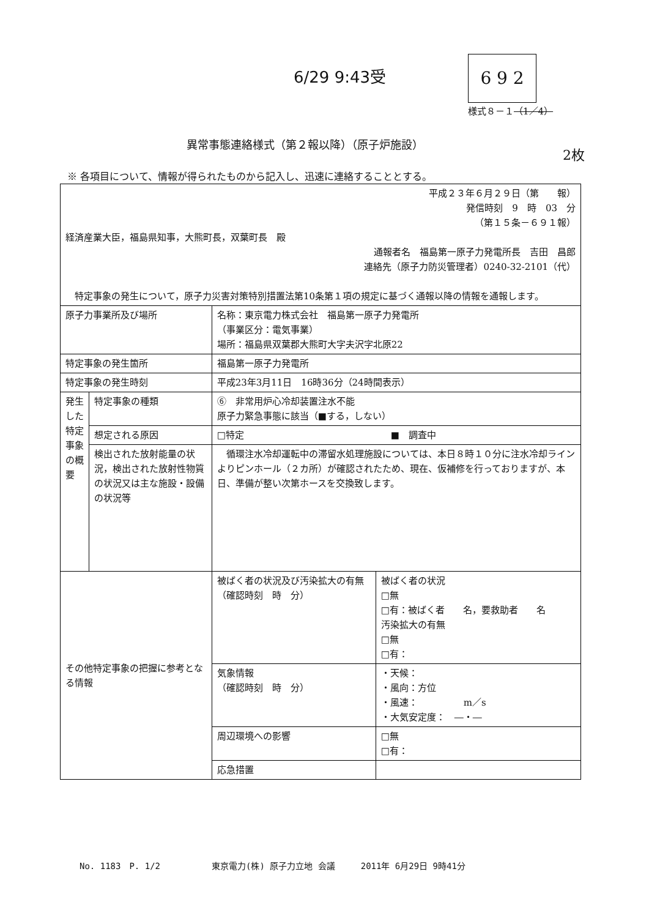6/29 9:43受 6 9 2
様式８－１（1／4）
異常事態連絡様式（第２報以降）（原子炉施設）
2枚
※ 各項目について、情報が得られたものから記入し、迅速に連絡することとする。
| 平成２３年６月２９日（第 報） 発信時刻 9 時 03 分 （第１５条－６９１報） 経済産業大臣，福島県知事，大熊町長，双葉町長 殿 通報者名 福島第一原子力発電所長 吉田 昌郎 連絡先（原子力防災管理者）0240-32-2101（代） 特定事象の発生について，原子力災害対策特別措置法第10条第１項の規定に基づく通報以降の情報を通報します。 | | | |
| 原子力事業所及び場所 | | 名称：東京電力株式会社 福島第一原子力発電所 （事業区分：電気事業） 場所：福島県双葉郡大熊町大字夫沢字北原22 | |
| 特定事象の発生箇所 | | 福島第一原子力発電所 | |
| 特定事象の発生時刻 | | 平成23年3月11日 16時36分（24時間表示） | |
| 発生した特定事象の概要 | 特定事象の種類 | ⑥ 非常用炉心冷却装置注水不能 原子力緊急事態に該当（■する，しない） | |
| | 想定される原因 | □特定 ■ 調査中 | |
| | 検出された放射能量の状況，検出された放射性物質の状況又は主な施設・設備の状況等 | 循環注水冷却運転中の滞留水処理施設については、本日８時１０分に注水冷却ラインよりピンホール（２カ所）が確認されたため、現在、仮補修を行っておりますが、本日、準備が整い次第ホースを交換致します。 | |
| その他特定事象の把握に参考となる情報 | | 被ばく者の状況及び汚染拡大の有無 （確認時刻 時 分） | 被ばく者の状況 □無 □有：被ばく者 名，要救助者 名 汚染拡大の有無 □無 □有： |
| | | 気象情報 （確認時刻 時 分） | ・天候： ・風向：方位 ・風速： m／s ・大気安定度： ―・― |
| | | 周辺環境への影響 | □無 □有： |
| | | 応急措置 | |
No. 1183　P. 1/2　　　　　　東京電力(株) 原子力立地 会議　　　2011年 6月29日 9時41分